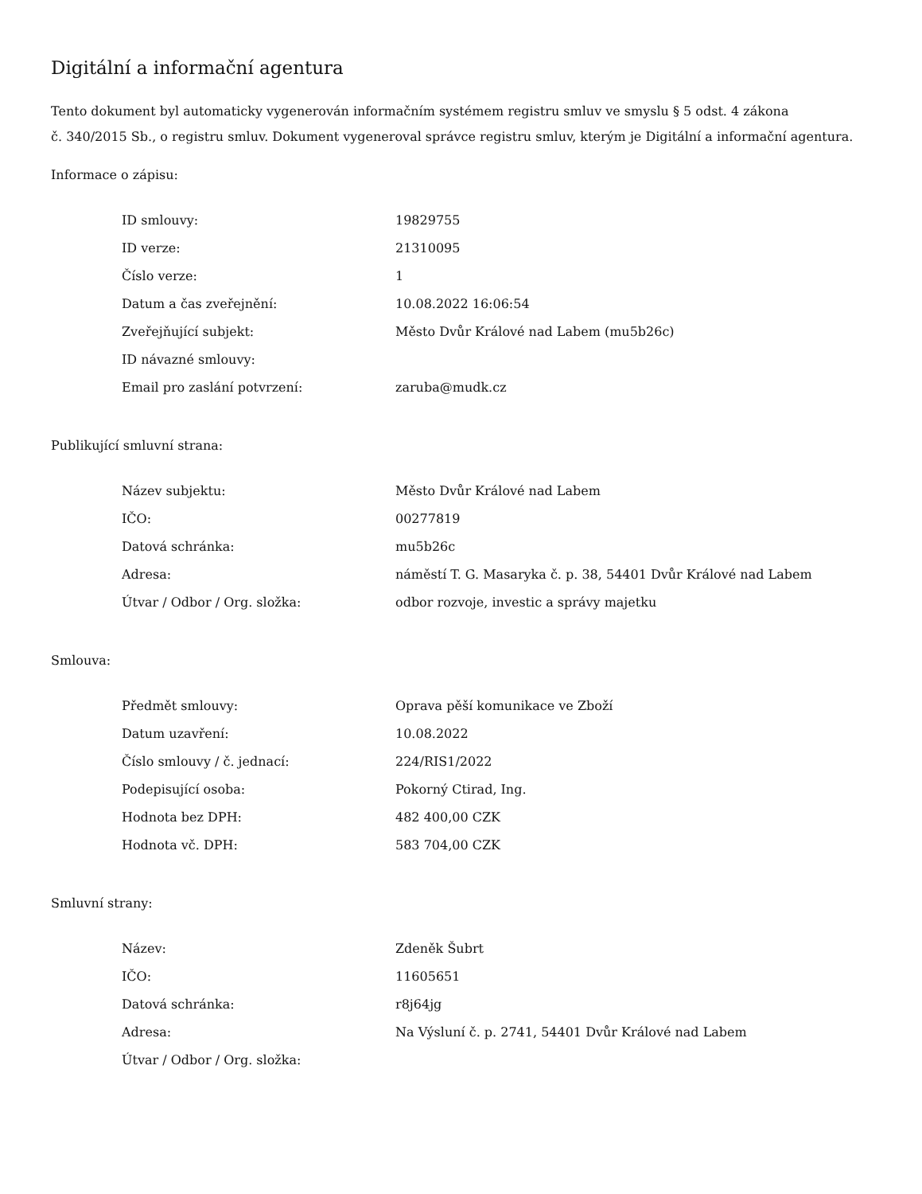Digitální a informační agentura
Tento dokument byl automaticky vygenerován informačním systémem registru smluv ve smyslu § 5 odst. 4 zákona
č. 340/2015 Sb., o registru smluv. Dokument vygeneroval správce registru smluv, kterým je Digitální a informační agentura.
Informace o zápisu:
| ID smlouvy: | 19829755 |
| ID verze: | 21310095 |
| Číslo verze: | 1 |
| Datum a čas zveřejnění: | 10.08.2022 16:06:54 |
| Zveřejňující subjekt: | Město Dvůr Králové nad Labem (mu5b26c) |
| ID návazné smlouvy: | |
| Email pro zaslání potvrzení: | zaruba@mudk.cz |
Publikující smluvní strana:
| Název subjektu: | Město Dvůr Králové nad Labem |
| IČO: | 00277819 |
| Datová schránka: | mu5b26c |
| Adresa: | náměstí T. G. Masaryka č. p. 38, 54401 Dvůr Králové nad Labem |
| Útvar / Odbor / Org. složka: | odbor rozvoje, investic a správy majetku |
Smlouva:
| Předmět smlouvy: | Oprava pěší komunikace ve Zboží |
| Datum uzavření: | 10.08.2022 |
| Číslo smlouvy / č. jednací: | 224/RIS1/2022 |
| Podepisující osoba: | Pokorný Ctirad, Ing. |
| Hodnota bez DPH: | 482 400,00 CZK |
| Hodnota vč. DPH: | 583 704,00 CZK |
Smluvní strany:
| Název: | Zdeněk Šubrt |
| IČO: | 11605651 |
| Datová schránka: | r8j64jg |
| Adresa: | Na Výsluní č. p. 2741, 54401 Dvůr Králové nad Labem |
| Útvar / Odbor / Org. složka: | |